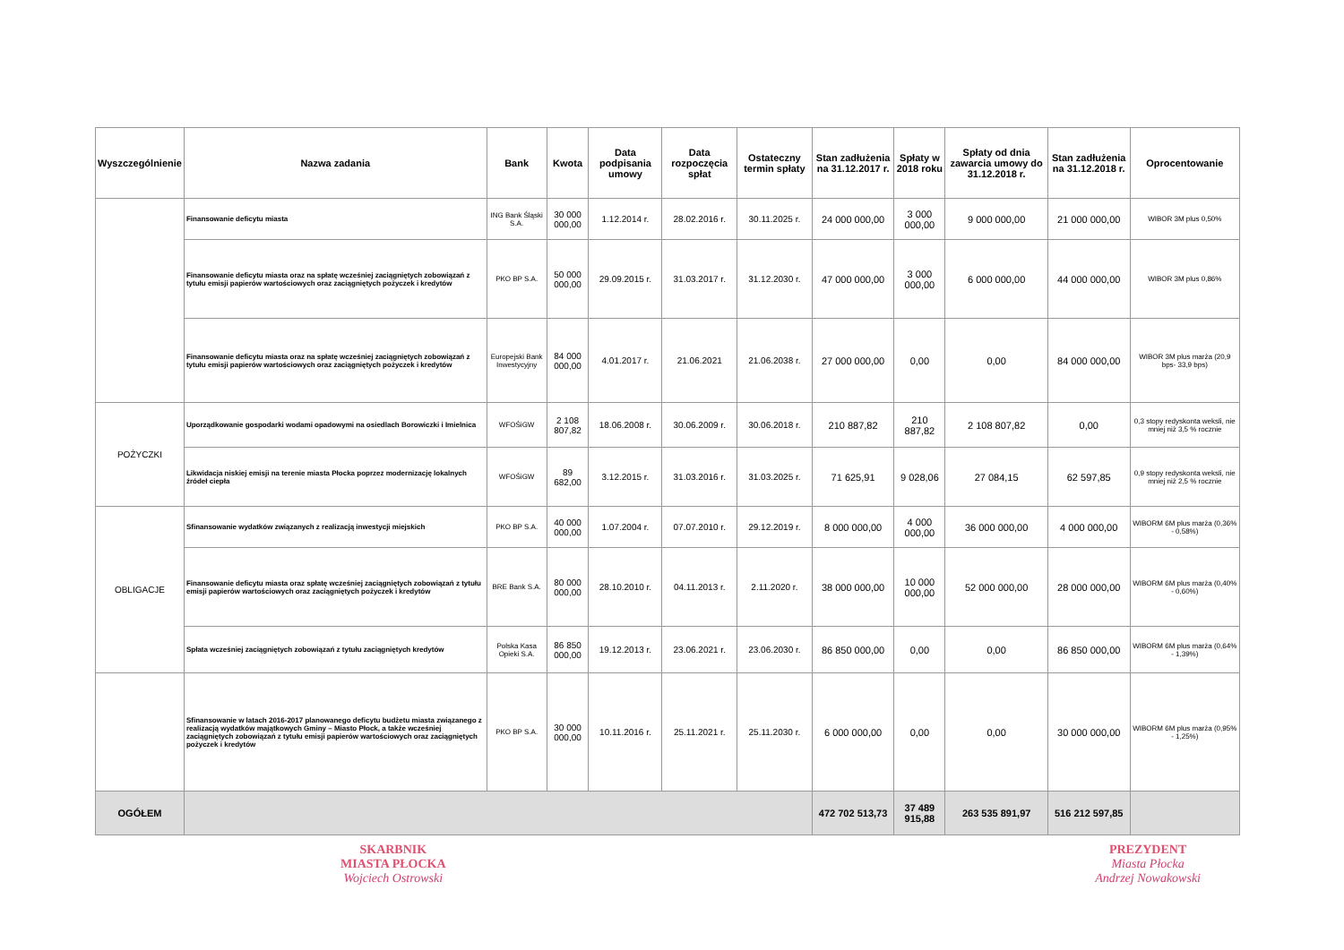| Wyszczególnienie | Nazwa zadania | Bank | Kwota | Data podpisania umowy | Data rozpoczęcia spłat | Ostateczny termin spłaty | Stan zadłużenia na 31.12.2017 r. | Spłaty w 2018 roku | Spłaty od dnia zawarcia umowy do 31.12.2018 r. | Stan zadłużenia na 31.12.2018 r. | Oprocentowanie |
| --- | --- | --- | --- | --- | --- | --- | --- | --- | --- | --- | --- |
| | Finansowanie deficytu miasta | ING Bank Śląski S.A. | 30 000 000,00 | 1.12.2014 r. | 28.02.2016 r. | 30.11.2025 r. | 24 000 000,00 | 3 000 000,00 | 9 000 000,00 | 21 000 000,00 | WIBOR 3M plus 0,50% |
| | Finansowanie deficytu miasta oraz na spłatę wcześniej zaciągniętych zobowiązań z tytułu emisji papierów wartościowych oraz zaciągniętych pożyczek i kredytów | PKO BP S.A. | 50 000 000,00 | 29.09.2015 r. | 31.03.2017 r. | 31.12.2030 r. | 47 000 000,00 | 3 000 000,00 | 6 000 000,00 | 44 000 000,00 | WIBOR 3M plus 0,86% |
| | Finansowanie deficytu miasta oraz na spłatę wcześniej zaciągniętych zobowiązań z tytułu emisji papierów wartościowych oraz zaciągniętych pożyczek i kredytów | Europejski Bank Inwestycyjny | 84 000 000,00 | 4.01.2017 r. | 21.06.2021 | 21.06.2038 r. | 27 000 000,00 | 0,00 | 0,00 | 84 000 000,00 | WIBOR 3M plus marża (20,9 bps- 33,9 bps) |
| POŻYCZKI | Uporządkowanie gospodarki wodami opadowymi na osiedlach Borowiczki i Imielnica | WFOŚiGW | 2 108 807,82 | 18.06.2008 r. | 30.06.2009 r. | 30.06.2018 r. | 210 887,82 | 210 887,82 | 2 108 807,82 | 0,00 | 0,3 stopy redyskonta weksli, nie mniej niż 3,5 % rocznie |
| | Likwidacja niskiej emisji na terenie miasta Płocka poprzez modernizację lokalnych źródeł ciepła | WFOŚiGW | 89 682,00 | 3.12.2015 r. | 31.03.2016 r. | 31.03.2025 r. | 71 625,91 | 9 028,06 | 27 084,15 | 62 597,85 | 0,9 stopy redyskonta weksli, nie mniej niż 2,5 % rocznie |
| OBLIGACJE | Sfinansowanie wydatków związanych z realizacją inwestycji miejskich | PKO BP S.A. | 40 000 000,00 | 1.07.2004 r. | 07.07.2010 r. | 29.12.2019 r. | 8 000 000,00 | 4 000 000,00 | 36 000 000,00 | 4 000 000,00 | WIBORM 6M plus marża (0,36% - 0,58%) |
| | Finansowanie deficytu miasta oraz spłatę wcześniej zaciągniętych zobowiązań z tytułu emisji papierów wartościowych oraz zaciągniętych pożyczek i kredytów | BRE Bank S.A. | 80 000 000,00 | 28.10.2010 r. | 04.11.2013 r. | 2.11.2020 r. | 38 000 000,00 | 10 000 000,00 | 52 000 000,00 | 28 000 000,00 | WIBORM 6M plus marża (0,40% - 0,60%) |
| | Spłata wcześniej zaciągniętych zobowiązań z tytułu zaciągniętych kredytów | Polska Kasa Opieki S.A. | 86 850 000,00 | 19.12.2013 r. | 23.06.2021 r. | 23.06.2030 r. | 86 850 000,00 | 0,00 | 0,00 | 86 850 000,00 | WIBORM 6M plus marża (0,64% - 1,39%) |
| | Sfinansowanie w latach 2016-2017 planowanego deficytu budżetu miasta związanego z realizacją wydatków majątkowych Gminy – Miasto Płock, a także wcześniej zaciągniętych zobowiązań z tytułu emisji papierów wartościowych oraz zaciągniętych pożyczek i kredytów | PKO BP S.A. | 30 000 000,00 | 10.11.2016 r. | 25.11.2021 r. | 25.11.2030 r. | 6 000 000,00 | 0,00 | 0,00 | 30 000 000,00 | WIBORM 6M plus marża (0,95% - 1,25%) |
| OGÓŁEM | | | | | | | 472 702 513,73 | 37 489 915,88 | 263 535 891,97 | 516 212 597,85 | |
SKARBNIK
MIASTA PŁOCKA
Wojciech Ostrowski
PREZYDENT
Miasta Płocka
Andrzej Nowakowski